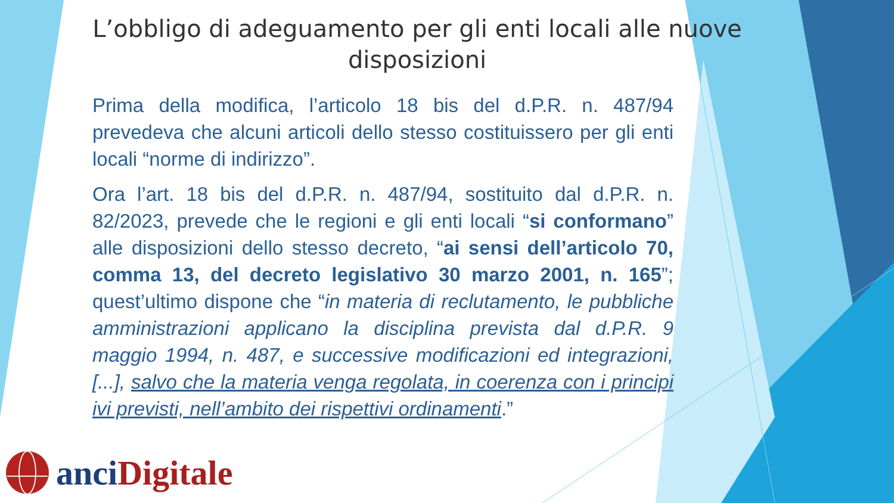L’obbligo di adeguamento per gli enti locali alle nuove
disposizioni
Prima della modifica, l’articolo 18 bis del d.P.R. n. 487/94 prevedeva che alcuni articoli dello stesso costituissero per gli enti locali “norme di indirizzo”.
Ora l’art. 18 bis del d.P.R. n. 487/94, sostituito dal d.P.R. n. 82/2023, prevede che le regioni e gli enti locali “si conformano” alle disposizioni dello stesso decreto, “ai sensi dell’articolo 70, comma 13, del decreto legislativo 30 marzo 2001, n. 165”; quest’ultimo dispone che “in materia di reclutamento, le pubbliche amministrazioni applicano la disciplina prevista dal d.P.R. 9 maggio 1994, n. 487, e successive modificazioni ed integrazioni, [...], salvo che la materia venga regolata, in coerenza con i principi ivi previsti, nell’ambito dei rispettivi ordinamenti.”
anci Digitale